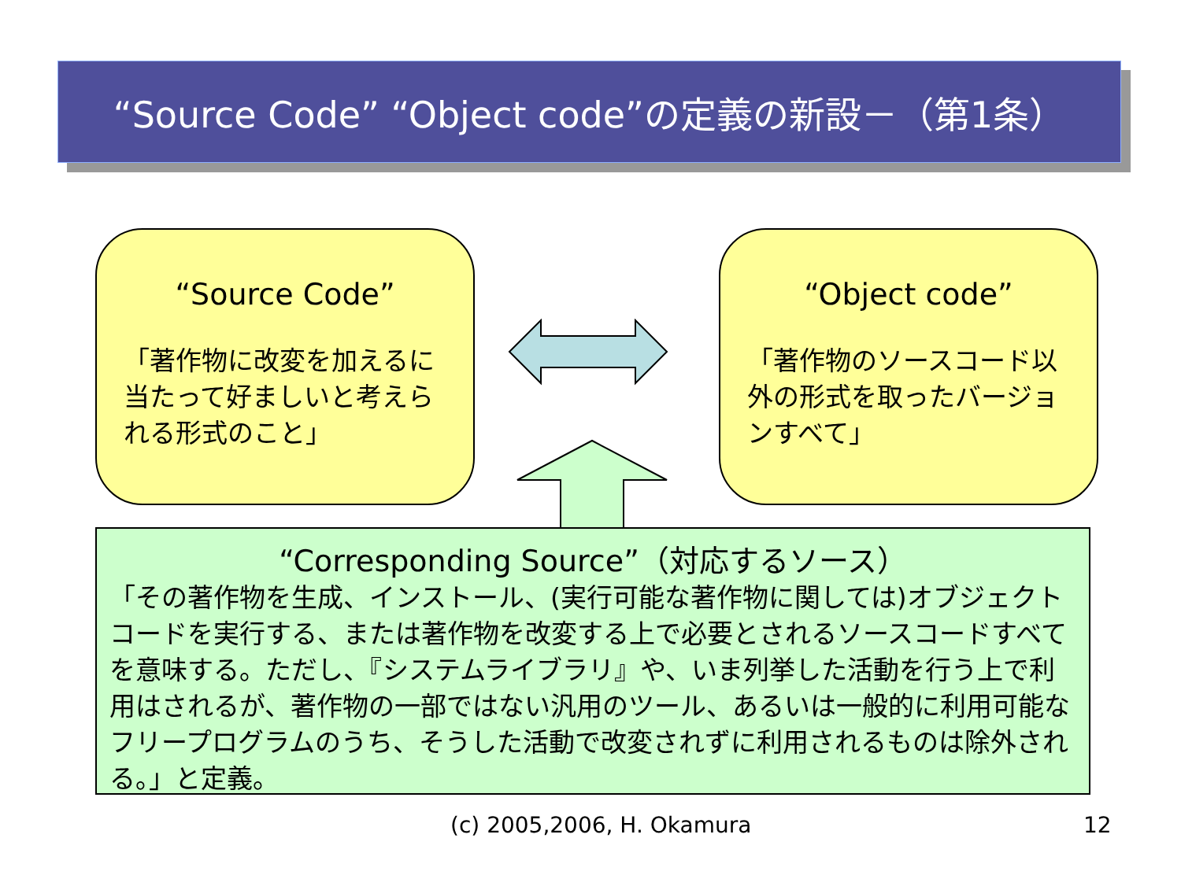“Source Code” “Object code”の定義の新設－（第1条）
“Source Code”
「著作物に改変を加えるに当たって好ましいと考えられる形式のこと」
“Object code”
「著作物のソースコード以外の形式を取ったバージョンすべて」
“Corresponding Source”（対応するソース）
「その著作物を生成、インストール、(実行可能な著作物に関しては)オブジェクトコードを実行する、または著作物を改変する上で必要とされるソースコードすべてを意味する。ただし、『システムライブラリ』や、いま列挙した活動を行う上で利用はされるが、著作物の一部ではない汎用のツール、あるいは一般的に利用可能なフリープログラムのうち、そうした活動で改変されずに利用されるものは除外される。」と定義。
(c) 2005,2006, H. Okamura 12